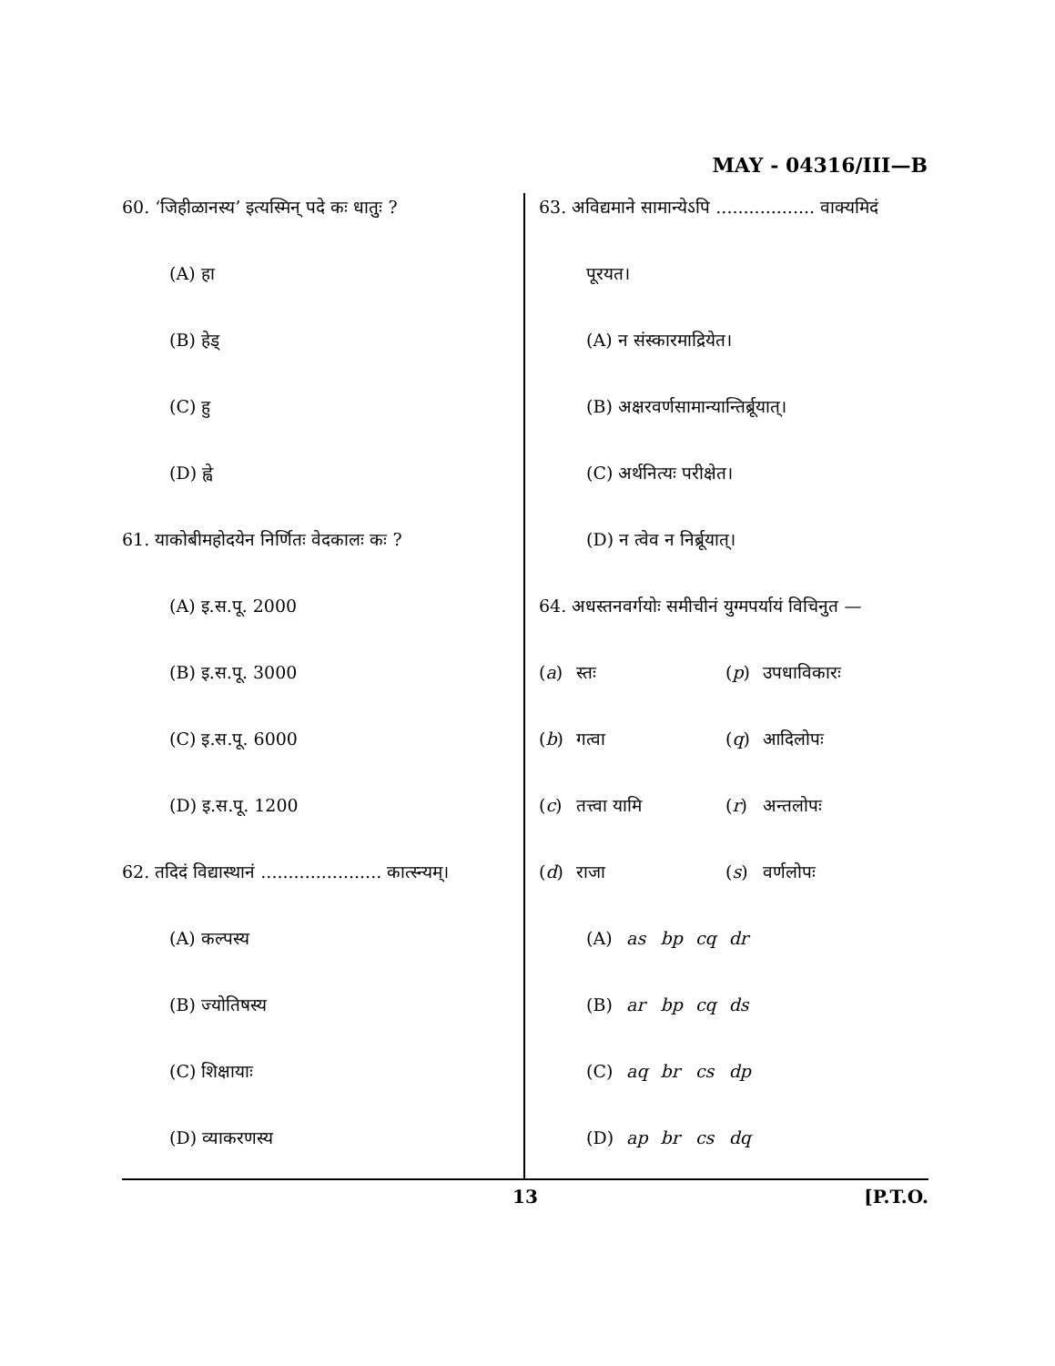MAY - 04316/III—B
60. ‘जिहीळानस्य’ इत्यस्मिन् पदे कः धातुः ?
(A) हा
(B) हेड्
(C) हु
(D) ह्वे
61. याकोबीमहोदयेन निर्णितः वेदकालः कः ?
(A) इ.स.पू. 2000
(B) इ.स.पू. 3000
(C) इ.स.पू. 6000
(D) इ.स.पू. 1200
62. तदिदं विद्यास्थानं ...................... कात्स्न्यम्।
(A) कल्पस्य
(B) ज्योतिषस्य
(C) शिक्षायाः
(D) व्याकरणस्य
63. अविद्यमाने सामान्येऽपि .................. वाक्यमिदं
पूरयत।
(A) न संस्कारमाद्रियेत।
(B) अक्षरवर्णसामान्यान्तिर्ब्रूयात्।
(C) अर्थनित्यः परीक्षेत।
(D) न त्वेव न निर्ब्रूयात्।
64. अधस्तनवर्गयोः समीचीनं युग्मपर्यायं विचिनुत —
| ( a ) | स्तः | ( p ) | उपधाविकारः |
| ( b ) | गत्वा | ( q ) | आदिलोपः |
| ( c ) | तत्त्वा यामि | ( r ) | अन्तलोपः |
| ( d ) | राजा | ( s ) | वर्णलोपः |
| (A) | as | bp | cq | dr |
| (B) | ar | bp | cq | ds |
| (C) | aq | br | cs | dp |
| (D) | ap | br | cs | dq |
13 [P.T.O.